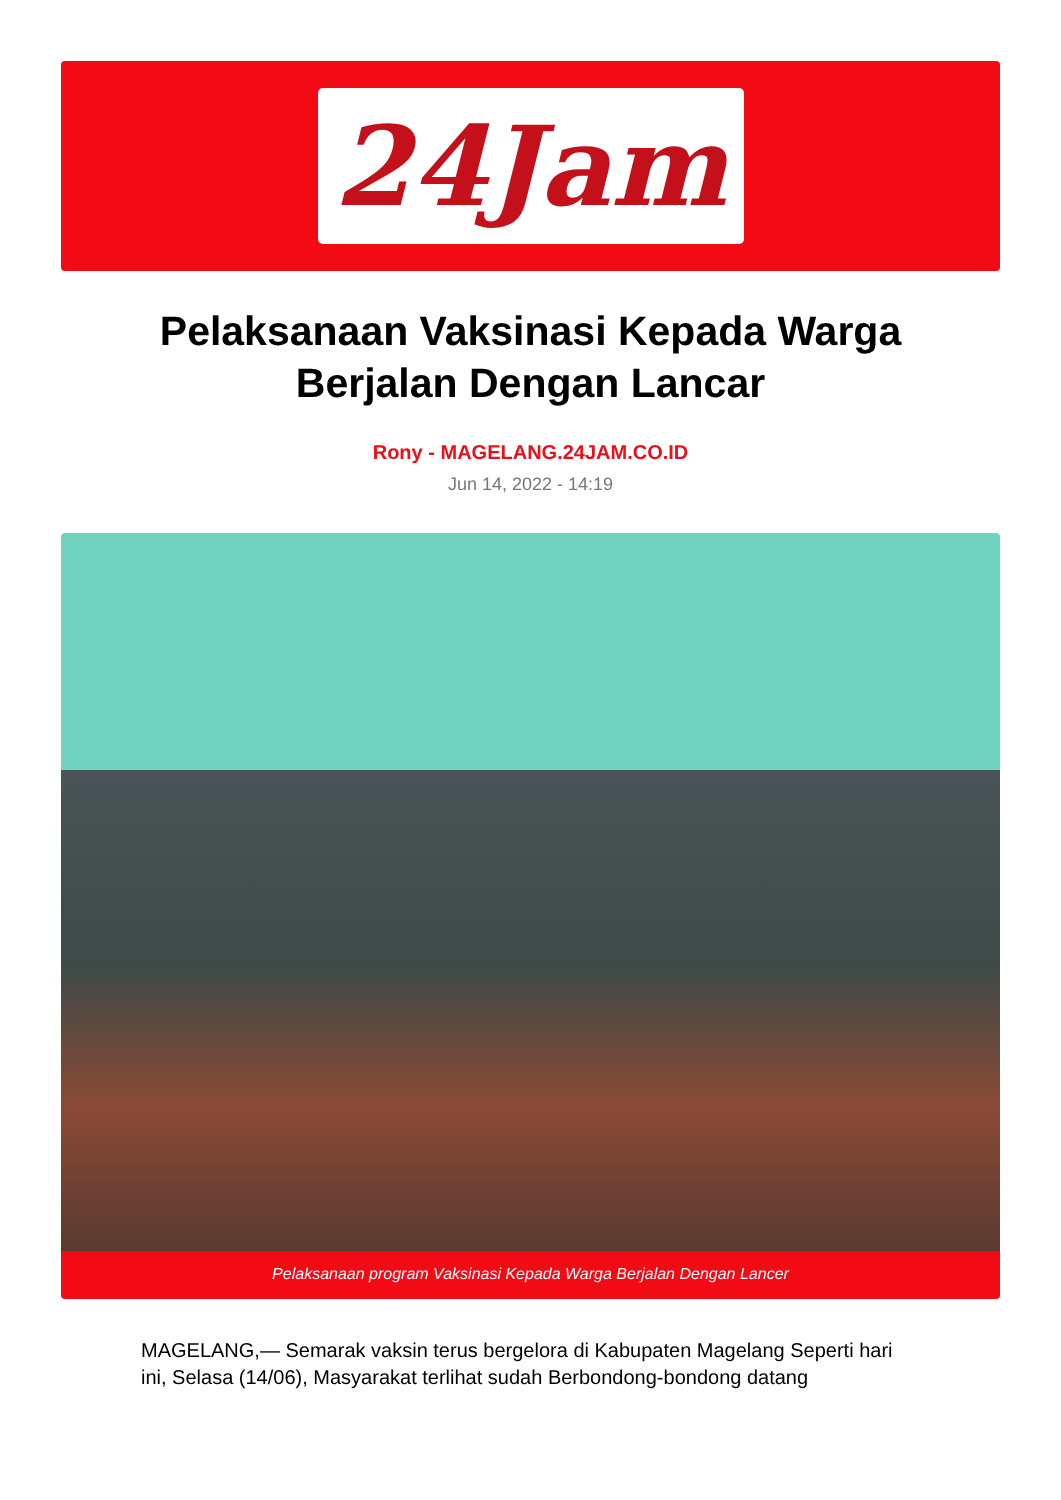24Jam
Pelaksanaan Vaksinasi Kepada Warga Berjalan Dengan Lancar
Rony - MAGELANG.24JAM.CO.ID
Jun 14, 2022 - 14:19
Pelaksanaan program Vaksinasi Kepada Warga Berjalan Dengan Lancer
MAGELANG,— Semarak vaksin terus bergelora di Kabupaten Magelang Seperti hari ini, Selasa (14/06), Masyarakat terlihat sudah Berbondong-bondong datang